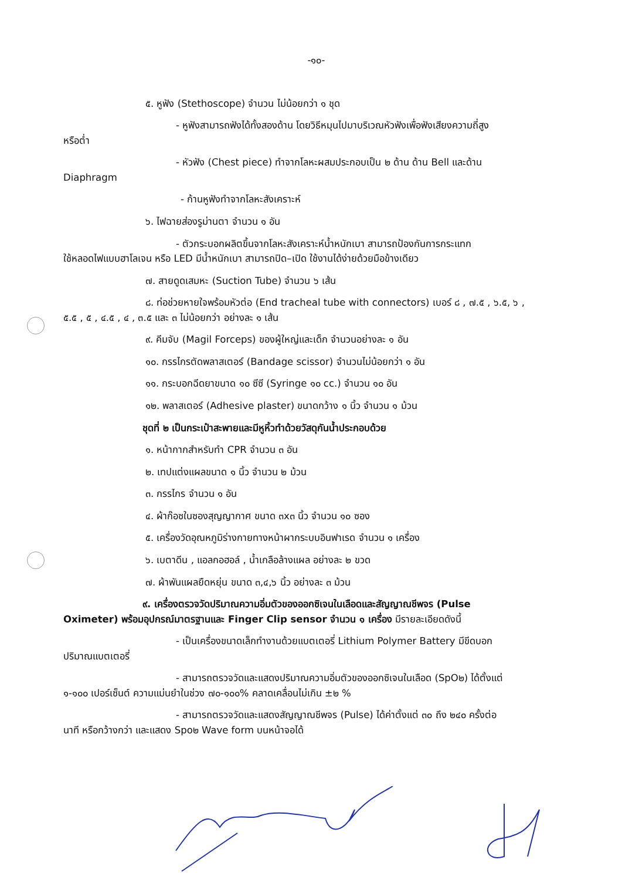-๑๐-
๕. หูฟัง (Stethoscope) จำนวน ไม่น้อยกว่า ๑ ชุด
- หูฟังสามารถฟังได้ทั้งสองด้าน โดยวิธีหมุนไปมาบริเวณหัวฟังเพื่อฟังเสียงความถี่สูง
หรือต่ำ
- หัวฟัง (Chest piece) ทำจากโลหะผสมประกอบเป็น ๒ ด้าน ด้าน Bell และด้าน
Diaphragm
- ก้านหูฟังทำจากโลหะสังเคราะห์
๖. ไฟฉายส่องรูม่านตา จำนวน ๑ อัน
- ตัวกระบอกผลิตขึ้นจากโลหะสังเคราะห์น้ำหนักเบา สามารถป้องกันการกระแทก
ใช้หลอดไฟแบบฮาโลเจน หรือ LED มีน้ำหนักเบา สามารถปิด–เปิด ใช้งานได้ง่ายด้วยมือข้างเดียว
๗. สายดูดเสมหะ (Suction Tube) จำนวน ๖ เส้น
๘. ท่อช่วยหายใจพร้อมหัวต่อ (End tracheal tube with connectors) เบอร์ ๘ , ๗.๕ , ๖.๕, ๖ ,
๕.๕ , ๕ , ๔.๕ , ๔ , ๓.๕ และ ๓ ไม่น้อยกว่า อย่างละ ๑ เส้น
๙. คีมจับ (Magil Forceps) ของผู้ใหญ่และเด็ก จำนวนอย่างละ ๑ อัน
๑๐. กรรไกรตัดพลาสเตอร์ (Bandage scissor) จำนวนไม่น้อยกว่า ๑ อัน
๑๑. กระบอกฉีดยาขนาด ๑๐ ซีซี (Syringe ๑๐ cc.) จำนวน ๑๐ อัน
๑๒. พลาสเตอร์ (Adhesive plaster) ขนาดกว้าง ๑ นิ้ว จำนวน ๑ ม้วน
ชุดที่ ๒ เป็นกระเป๋าสะพายและมีหูหิ้วทำด้วยวัสดุกันน้ำประกอบด้วย
๑. หน้ากากสำหรับทำ CPR จำนวน ๓ อัน
๒. เทปแต่งแผลขนาด ๑ นิ้ว จำนวน ๒ ม้วน
๓. กรรไกร จำนวน ๑ อัน
๔. ผ้าก๊อซในซองสุญญากาศ ขนาด ๓x๓ นิ้ว จำนวน ๑๐ ซอง
๕. เครื่องวัดอุณหภูมิร่างกายทางหน้าผากระบบอินฟาเรด จำนวน ๑ เครื่อง
๖. เบตาดีน , แอลกอฮอล์ , น้ำเกลือล้างแผล อย่างละ ๒ ขวด
๗. ผ้าพันแผลยืดหยุ่น ขนาด ๓,๔,๖ นิ้ว อย่างละ ๓ ม้วน
๙. เครื่องตรวจวัดปริมาณความอิ่มตัวของออกซิเจนในเลือดและสัญญาณชีพจร (Pulse
Oximeter) พร้อมอุปกรณ์มาตรฐานและ Finger Clip sensor จำนวน ๑ เครื่อง มีรายละเอียดดังนี้
- เป็นเครื่องขนาดเล็กทำงานด้วยแบตเตอรี่ Lithium Polymer Battery มีขีดบอก
ปริมาณแบตเตอรี่
- สามารถตรวจวัดและแสดงปริมาณความอิ่มตัวของออกซิเจนในเลือด (SpO๒) ได้ตั้งแต่
๑-๑๐๐ เปอร์เซ็นต์ ความแม่นยำในช่วง ๗๐-๑๐๐% คลาดเคลื่อนไม่เกิน ±๒ %
- สามารถตรวจวัดและแสดงสัญญาณชีพจร (Pulse) ได้ค่าตั้งแต่ ๓๐ ถึง ๒๔๐ ครั้งต่อ
นาที หรือกว้างกว่า และแสดง Spo๒ Wave form บนหน้าจอได้